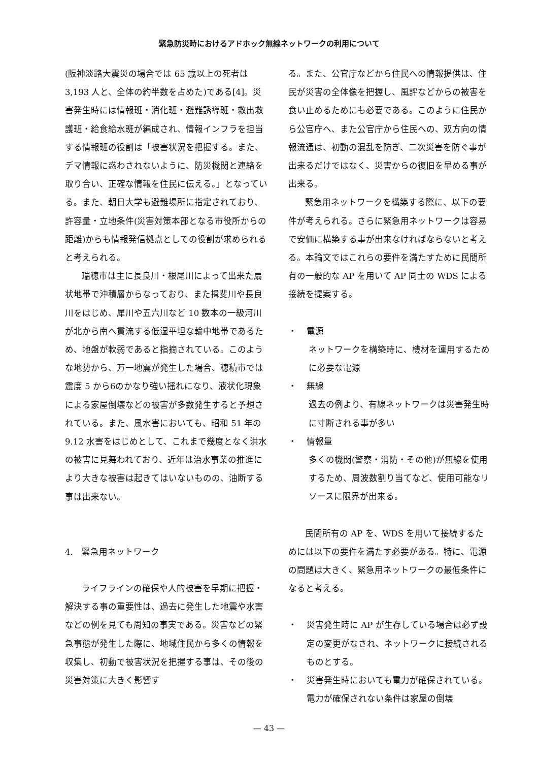緊急防災時におけるアドホック無線ネットワークの利用について
(阪神淡路大震災の場合では 65 歳以上の死者は 3,193 人と、全体の約半数を占めた)である[4]。災害発生時には情報班・消化班・避難誘導班・救出救護班・給食給水班が編成され、情報インフラを担当する情報班の役割は「被害状況を把握する。また、デマ情報に惑わされないように、防災機関と連絡を取り合い、正確な情報を住民に伝える。」となっている。また、朝日大学も避難場所に指定されており、許容量・立地条件(災害対策本部となる市役所からの距離)からも情報発信拠点としての役割が求められると考えられる。
瑞穂市は主に長良川・根尾川によって出来た扇状地帯で沖積層からなっており、また揖斐川や長良川をはじめ、犀川や五六川など 10 数本の一級河川が北から南へ貫流する低湿平坦な輪中地帯であるため、地盤が軟弱であると指摘されている。このような地勢から、万一地震が発生した場合、穂積市では震度 5 から6のかなり強い揺れになり、液状化現象による家屋倒壊などの被害が多数発生すると予想されている。また、風水害においても、昭和 51 年の 9.12 水害をはじめとして、これまで幾度となく洪水の被害に見舞われており、近年は治水事業の推進により大きな被害は起きてはいないものの、油断する事は出来ない。
4.　緊急用ネットワーク
ライフラインの確保や人的被害を早期に把握・解決する事の重要性は、過去に発生した地震や水害などの例を見ても周知の事実である。災害などの緊急事態が発生した際に、地域住民から多くの情報を収集し、初動で被害状況を把握する事は、その後の災害対策に大きく影響す
る。また、公官庁などから住民への情報提供は、住民が災害の全体像を把握し、風評などからの被害を食い止めるためにも必要である。このように住民から公官庁へ、また公官庁から住民への、双方向の情報流通は、初動の混乱を防ぎ、二次災害を防ぐ事が出来るだけではなく、災害からの復旧を早める事が出来る。
緊急用ネットワークを構築する際に、以下の要件が考えられる。さらに緊急用ネットワークは容易で安価に構築する事が出来なければならないと考える。本論文ではこれらの要件を満たすために民間所有の一般的な AP を用いて AP 同士の WDS による接続を提案する。
・ 電源
ネットワークを構築時に、機材を運用するために必要な電源
・ 無線
過去の例より、有線ネットワークは災害発生時に寸断される事が多い
・ 情報量
多くの機関(警察・消防・その他)が無線を使用するため、周波数割り当てなど、使用可能なリソースに限界が出来る。
民間所有の AP を、WDS を用いて接続するためには以下の要件を満たす必要がある。特に、電源の問題は大きく、緊急用ネットワークの最低条件になると考える。
・ 災害発生時に AP が生存している場合は必ず設定の変更がなされ、ネットワークに接続されるものとする。
・ 災害発生時においても電力が確保されている。電力が確保されない条件は家屋の倒壊
— 43 —